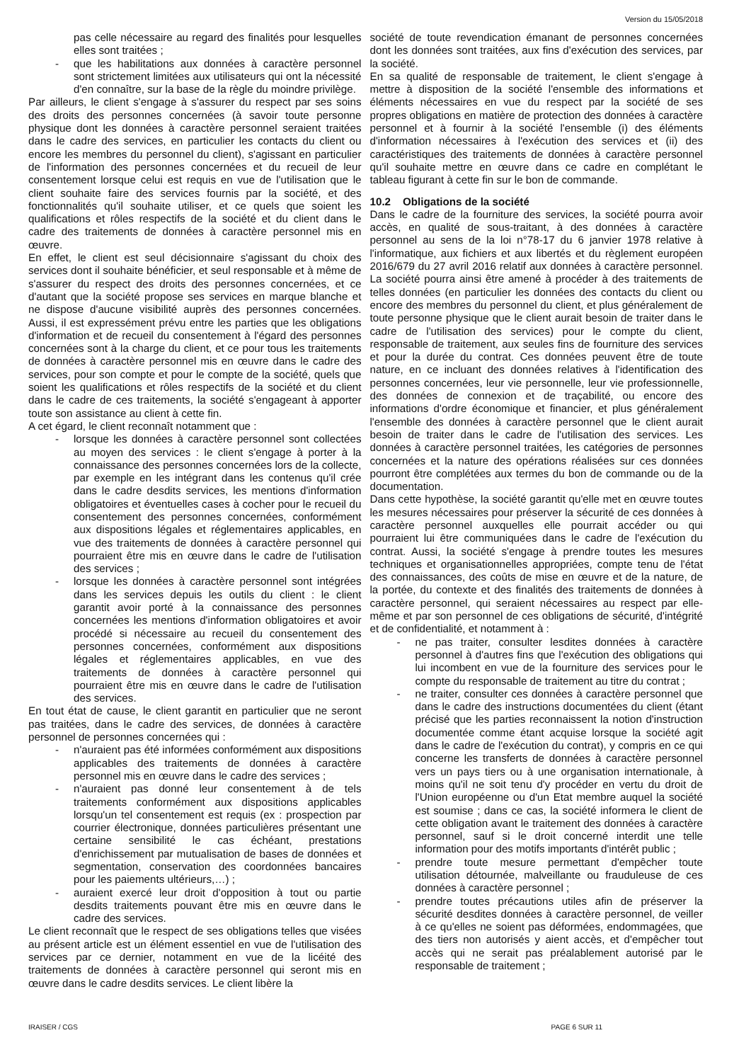Version du 15/05/2018
pas celle nécessaire au regard des finalités pour lesquelles elles sont traitées ;
- que les habilitations aux données à caractère personnel sont strictement limitées aux utilisateurs qui ont la nécessité d'en connaître, sur la base de la règle du moindre privilège.
Par ailleurs, le client s'engage à s'assurer du respect par ses soins des droits des personnes concernées (à savoir toute personne physique dont les données à caractère personnel seraient traitées dans le cadre des services, en particulier les contacts du client ou encore les membres du personnel du client), s'agissant en particulier de l'information des personnes concernées et du recueil de leur consentement lorsque celui est requis en vue de l'utilisation que le client souhaite faire des services fournis par la société, et des fonctionnalités qu'il souhaite utiliser, et ce quels que soient les qualifications et rôles respectifs de la société et du client dans le cadre des traitements de données à caractère personnel mis en œuvre.
En effet, le client est seul décisionnaire s'agissant du choix des services dont il souhaite bénéficier, et seul responsable et à même de s'assurer du respect des droits des personnes concernées, et ce d'autant que la société propose ses services en marque blanche et ne dispose d'aucune visibilité auprès des personnes concernées. Aussi, il est expressément prévu entre les parties que les obligations d'information et de recueil du consentement à l'égard des personnes concernées sont à la charge du client, et ce pour tous les traitements de données à caractère personnel mis en œuvre dans le cadre des services, pour son compte et pour le compte de la société, quels que soient les qualifications et rôles respectifs de la société et du client dans le cadre de ces traitements, la société s'engageant à apporter toute son assistance au client à cette fin.
A cet égard, le client reconnaît notamment que :
- lorsque les données à caractère personnel sont collectées au moyen des services : le client s'engage à porter à la connaissance des personnes concernées lors de la collecte, par exemple en les intégrant dans les contenus qu'il crée dans le cadre desdits services, les mentions d'information obligatoires et éventuelles cases à cocher pour le recueil du consentement des personnes concernées, conformément aux dispositions légales et réglementaires applicables, en vue des traitements de données à caractère personnel qui pourraient être mis en œuvre dans le cadre de l'utilisation des services ;
- lorsque les données à caractère personnel sont intégrées dans les services depuis les outils du client : le client garantit avoir porté à la connaissance des personnes concernées les mentions d'information obligatoires et avoir procédé si nécessaire au recueil du consentement des personnes concernées, conformément aux dispositions légales et réglementaires applicables, en vue des traitements de données à caractère personnel qui pourraient être mis en œuvre dans le cadre de l'utilisation des services.
En tout état de cause, le client garantit en particulier que ne seront pas traitées, dans le cadre des services, de données à caractère personnel de personnes concernées qui :
- n'auraient pas été informées conformément aux dispositions applicables des traitements de données à caractère personnel mis en œuvre dans le cadre des services ;
- n'auraient pas donné leur consentement à de tels traitements conformément aux dispositions applicables lorsqu'un tel consentement est requis (ex : prospection par courrier électronique, données particulières présentant une certaine sensibilité le cas échéant, prestations d'enrichissement par mutualisation de bases de données et segmentation, conservation des coordonnées bancaires pour les paiements ultérieurs,…) ;
- auraient exercé leur droit d'opposition à tout ou partie desdits traitements pouvant être mis en œuvre dans le cadre des services.
Le client reconnaît que le respect de ses obligations telles que visées au présent article est un élément essentiel en vue de l'utilisation des services par ce dernier, notamment en vue de la licéité des traitements de données à caractère personnel qui seront mis en œuvre dans le cadre desdits services. Le client libère la
société de toute revendication émanant de personnes concernées dont les données sont traitées, aux fins d'exécution des services, par la société.
En sa qualité de responsable de traitement, le client s'engage à mettre à disposition de la société l'ensemble des informations et éléments nécessaires en vue du respect par la société de ses propres obligations en matière de protection des données à caractère personnel et à fournir à la société l'ensemble (i) des éléments d'information nécessaires à l'exécution des services et (ii) des caractéristiques des traitements de données à caractère personnel qu'il souhaite mettre en œuvre dans ce cadre en complétant le tableau figurant à cette fin sur le bon de commande.
10.2 Obligations de la société
Dans le cadre de la fourniture des services, la société pourra avoir accès, en qualité de sous-traitant, à des données à caractère personnel au sens de la loi n°78-17 du 6 janvier 1978 relative à l'informatique, aux fichiers et aux libertés et du règlement européen 2016/679 du 27 avril 2016 relatif aux données à caractère personnel. La société pourra ainsi être amené à procéder à des traitements de telles données (en particulier les données des contacts du client ou encore des membres du personnel du client, et plus généralement de toute personne physique que le client aurait besoin de traiter dans le cadre de l'utilisation des services) pour le compte du client, responsable de traitement, aux seules fins de fourniture des services et pour la durée du contrat. Ces données peuvent être de toute nature, en ce incluant des données relatives à l'identification des personnes concernées, leur vie personnelle, leur vie professionnelle, des données de connexion et de traçabilité, ou encore des informations d'ordre économique et financier, et plus généralement l'ensemble des données à caractère personnel que le client aurait besoin de traiter dans le cadre de l'utilisation des services. Les données à caractère personnel traitées, les catégories de personnes concernées et la nature des opérations réalisées sur ces données pourront être complétées aux termes du bon de commande ou de la documentation.
Dans cette hypothèse, la société garantit qu'elle met en œuvre toutes les mesures nécessaires pour préserver la sécurité de ces données à caractère personnel auxquelles elle pourrait accéder ou qui pourraient lui être communiquées dans le cadre de l'exécution du contrat. Aussi, la société s'engage à prendre toutes les mesures techniques et organisationnelles appropriées, compte tenu de l'état des connaissances, des coûts de mise en œuvre et de la nature, de la portée, du contexte et des finalités des traitements de données à caractère personnel, qui seraient nécessaires au respect par elle-même et par son personnel de ces obligations de sécurité, d'intégrité et de confidentialité, et notamment à :
- ne pas traiter, consulter lesdites données à caractère personnel à d'autres fins que l'exécution des obligations qui lui incombent en vue de la fourniture des services pour le compte du responsable de traitement au titre du contrat ;
- ne traiter, consulter ces données à caractère personnel que dans le cadre des instructions documentées du client (étant précisé que les parties reconnaissent la notion d'instruction documentée comme étant acquise lorsque la société agit dans le cadre de l'exécution du contrat), y compris en ce qui concerne les transferts de données à caractère personnel vers un pays tiers ou à une organisation internationale, à moins qu'il ne soit tenu d'y procéder en vertu du droit de l'Union européenne ou d'un Etat membre auquel la société est soumise ; dans ce cas, la société informera le client de cette obligation avant le traitement des données à caractère personnel, sauf si le droit concerné interdit une telle information pour des motifs importants d'intérêt public ;
- prendre toute mesure permettant d'empêcher toute utilisation détournée, malveillante ou frauduleuse de ces données à caractère personnel ;
- prendre toutes précautions utiles afin de préserver la sécurité desdites données à caractère personnel, de veiller à ce qu'elles ne soient pas déformées, endommagées, que des tiers non autorisés y aient accès, et d'empêcher tout accès qui ne serait pas préalablement autorisé par le responsable de traitement ;
IRAISER / CGS PAGE 6 SUR 11